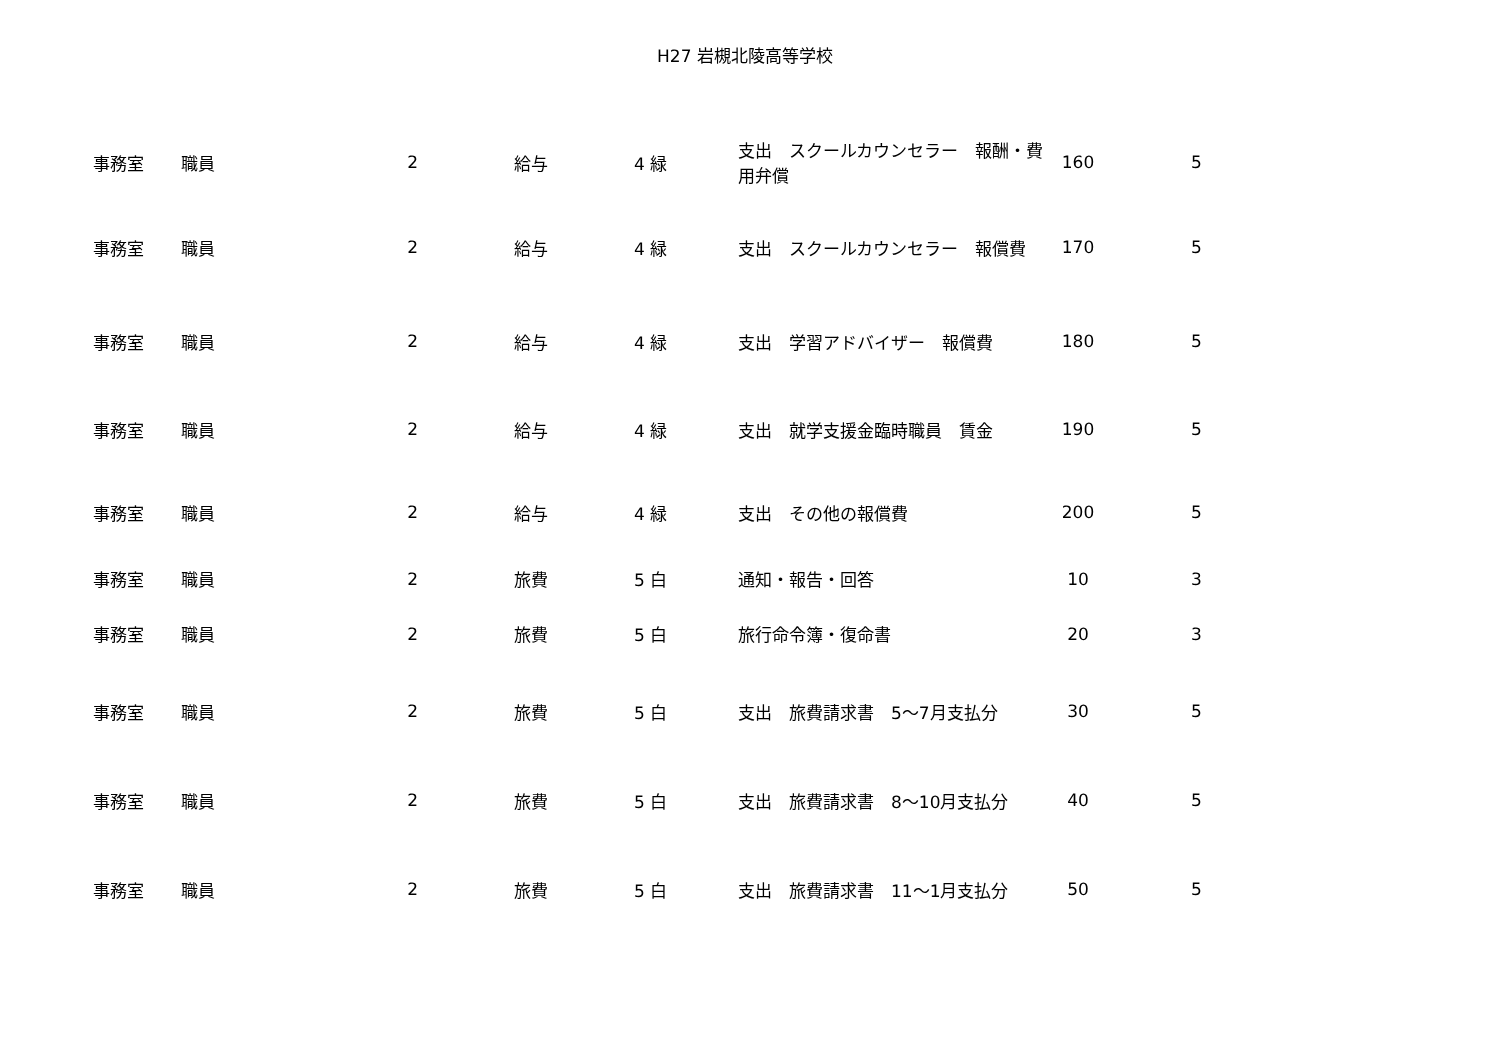H27 岩槻北陵高等学校
| 事務室 | 職員 | 2 | 給与 | 4 緑 | 支出 スクールカウンセラー 報酬・費用弁償 | 160 | 5 |
| 事務室 | 職員 | 2 | 給与 | 4 緑 | 支出 スクールカウンセラー 報償費 | 170 | 5 |
| 事務室 | 職員 | 2 | 給与 | 4 緑 | 支出 学習アドバイザー 報償費 | 180 | 5 |
| 事務室 | 職員 | 2 | 給与 | 4 緑 | 支出 就学支援金臨時職員 賃金 | 190 | 5 |
| 事務室 | 職員 | 2 | 給与 | 4 緑 | 支出 その他の報償費 | 200 | 5 |
| 事務室 | 職員 | 2 | 旅費 | 5 白 | 通知・報告・回答 | 10 | 3 |
| 事務室 | 職員 | 2 | 旅費 | 5 白 | 旅行命令簿・復命書 | 20 | 3 |
| 事務室 | 職員 | 2 | 旅費 | 5 白 | 支出 旅費請求書 5～7月支払分 | 30 | 5 |
| 事務室 | 職員 | 2 | 旅費 | 5 白 | 支出 旅費請求書 8～10月支払分 | 40 | 5 |
| 事務室 | 職員 | 2 | 旅費 | 5 白 | 支出 旅費請求書 11～1月支払分 | 50 | 5 |